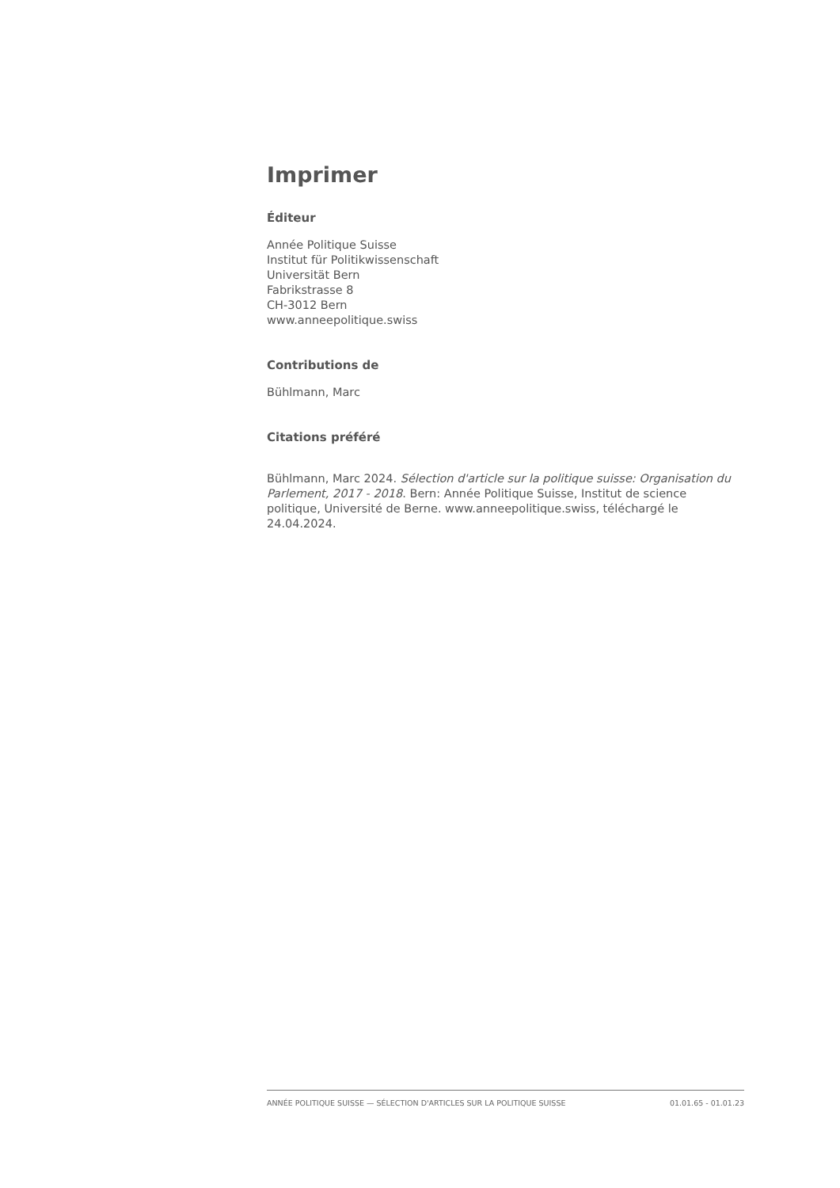Imprimer
Éditeur
Année Politique Suisse
Institut für Politikwissenschaft
Universität Bern
Fabrikstrasse 8
CH-3012 Bern
www.anneepolitique.swiss
Contributions de
Bühlmann, Marc
Citations préféré
Bühlmann, Marc 2024. Sélection d'article sur la politique suisse: Organisation du Parlement, 2017 - 2018. Bern: Année Politique Suisse, Institut de science politique, Université de Berne. www.anneepolitique.swiss, téléchargé le 24.04.2024.
ANNÉE POLITIQUE SUISSE — SÉLECTION D'ARTICLES SUR LA POLITIQUE SUISSE 01.01.65 - 01.01.23